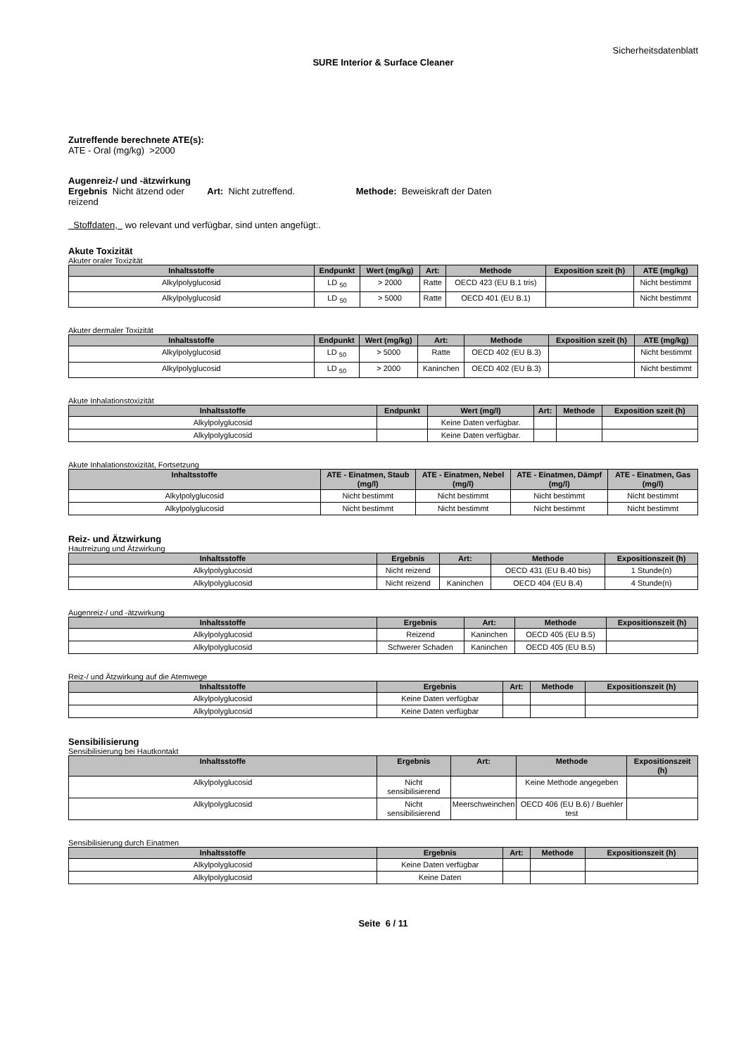Sicherheitsdatenblatt
SURE Interior & Surface Cleaner
Zutreffende berechnete ATE(s):
ATE - Oral (mg/kg) >2000
Augenreiz-/ und -ätzwirkung
Ergebnis Nicht ätzend oder Art: Nicht zutreffend. Methode: Beweiskraft der Daten
reizend
Stoffdaten, wo relevant und verfügbar, sind unten angefügt:.
Akute Toxizität
Akuter oraler Toxizität
| Inhaltsstoffe | Endpunkt | Wert (mg/kg) | Art: | Methode | Exposition szeit (h) | ATE (mg/kg) |
| --- | --- | --- | --- | --- | --- | --- |
| Alkylpolyglucosid | LD <sub>50</sub> | > 2000 | Ratte | OECD 423 (EU B.1 tris) | | Nicht bestimmt |
| Alkylpolyglucosid | LD <sub>50</sub> | > 5000 | Ratte | OECD 401 (EU B.1) | | Nicht bestimmt |
Akuter dermaler Toxizität
| Inhaltsstoffe | Endpunkt | Wert (mg/kg) | Art: | Methode | Exposition szeit (h) | ATE (mg/kg) |
| --- | --- | --- | --- | --- | --- | --- |
| Alkylpolyglucosid | LD <sub>50</sub> | > 5000 | Ratte | OECD 402 (EU B.3) | | Nicht bestimmt |
| Alkylpolyglucosid | LD <sub>50</sub> | > 2000 | Kaninchen | OECD 402 (EU B.3) | | Nicht bestimmt |
Akute Inhalationstoxizität
| Inhaltsstoffe | Endpunkt | Wert (mg/l) | Art: | Methode | Exposition szeit (h) |
| --- | --- | --- | --- | --- | --- |
| Alkylpolyglucosid | | Keine Daten verfügbar. | | | |
| Alkylpolyglucosid | | Keine Daten verfügbar. | | | |
Akute Inhalationstoxizität, Fortsetzung
| Inhaltsstoffe | ATE - Einatmen, Staub (mg/l) | ATE - Einatmen, Nebel (mg/l) | ATE - Einatmen, Dämpf (mg/l) | ATE - Einatmen, Gas (mg/l) |
| --- | --- | --- | --- | --- |
| Alkylpolyglucosid | Nicht bestimmt | Nicht bestimmt | Nicht bestimmt | Nicht bestimmt |
| Alkylpolyglucosid | Nicht bestimmt | Nicht bestimmt | Nicht bestimmt | Nicht bestimmt |
Reiz- und Ätzwirkung
Hautreizung und Ätzwirkung
| Inhaltsstoffe | Ergebnis | Art: | Methode | Expositionszeit (h) |
| --- | --- | --- | --- | --- |
| Alkylpolyglucosid | Nicht reizend | | OECD 431 (EU B.40 bis) | 1 Stunde(n) |
| Alkylpolyglucosid | Nicht reizend | Kaninchen | OECD 404 (EU B.4) | 4 Stunde(n) |
Augenreiz-/ und -ätzwirkung
| Inhaltsstoffe | Ergebnis | Art: | Methode | Expositionszeit (h) |
| --- | --- | --- | --- | --- |
| Alkylpolyglucosid | Reizend | Kaninchen | OECD 405 (EU B.5) | |
| Alkylpolyglucosid | Schwerer Schaden | Kaninchen | OECD 405 (EU B.5) | |
Reiz-/ und Ätzwirkung auf die Atemwege
| Inhaltsstoffe | Ergebnis | Art: | Methode | Expositionszeit (h) |
| --- | --- | --- | --- | --- |
| Alkylpolyglucosid | Keine Daten verfügbar | | | |
| Alkylpolyglucosid | Keine Daten verfügbar | | | |
Sensibilisierung
Sensibilisierung bei Hautkontakt
| Inhaltsstoffe | Ergebnis | Art: | Methode | Expositionszeit (h) |
| --- | --- | --- | --- | --- |
| Alkylpolyglucosid | Nicht sensibilisierend | | Keine Methode angegeben | |
| Alkylpolyglucosid | Nicht sensibilisierend | Meerschweinchen | OECD 406 (EU B.6) / Buehler test | |
Sensibilisierung durch Einatmen
| Inhaltsstoffe | Ergebnis | Art: | Methode | Expositionszeit (h) |
| --- | --- | --- | --- | --- |
| Alkylpolyglucosid | Keine Daten verfügbar | | | |
| Alkylpolyglucosid | Keine Daten | | | |
Seite 6 / 11